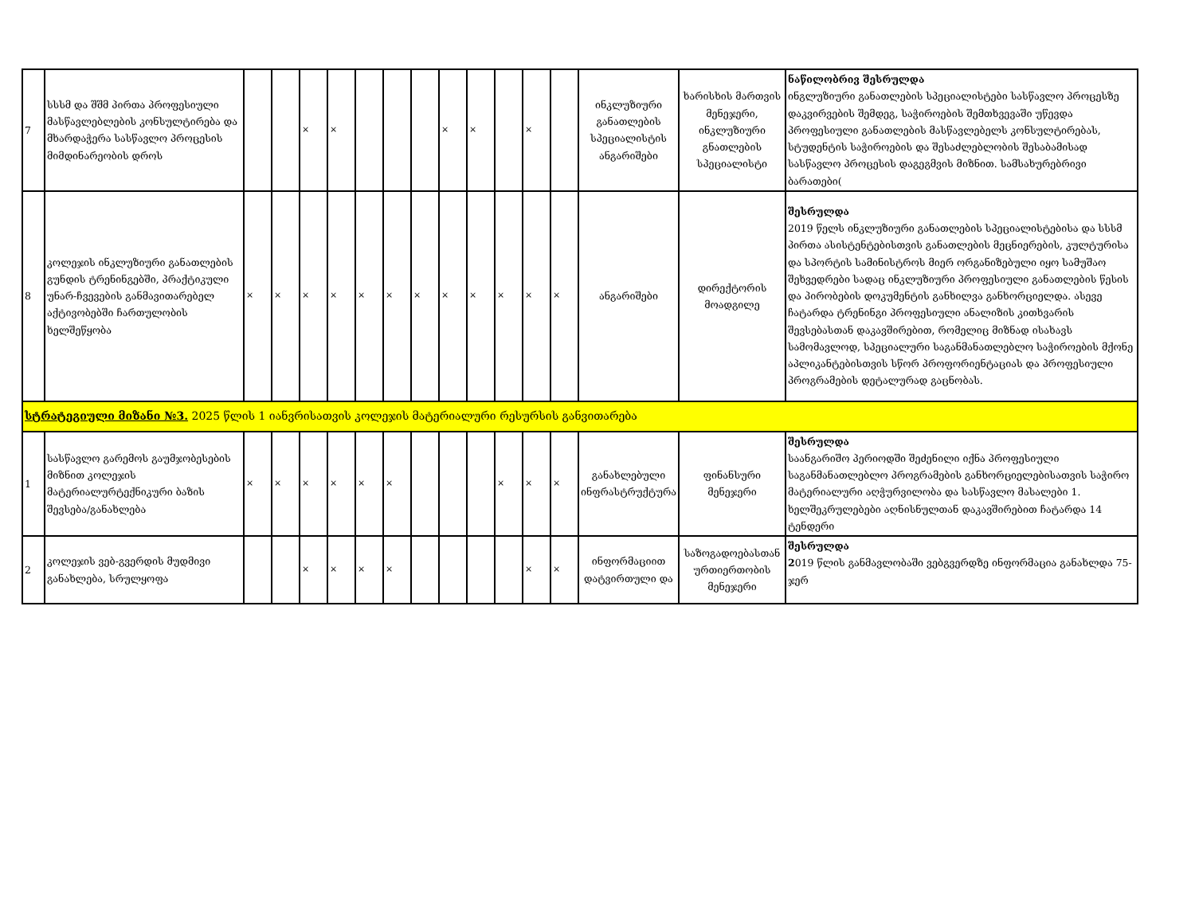| 7 | სსსმ და შშმ პირთა პროფესიული მასწავლებლების კონსულტირება და მხარდაჭერა სასწავლო პროცესის მიმდინარეობის დროს | | | × | × | | | | × | × | | × | | ინკლუზიური განათლების სპეციალისტის ანგარიშები | ხარისხის მართვის მენეჯერი, ინკლუზიური გნათლების სპეციალისტი | ნაწილობრივ შესრულდა ინგლუზიური განათლების სპეციალისტები სასწავლო პროცესზე დაკვირვების შემდეგ, საჭიროების შემთხვევაში უწევდა პროფესიული განათლების მასწავლებელს კონსულტირებას, სტუდენტის საჭიროების და შესაძლებლობის შესაბამისად სასწავლო პროცესის დაგეგმვის მიზნით. სამსახურებრივი ბარათები( |
| 8 | კოლეჯის ინკლუზიური განათლების გუნდის ტრენინგებში, პრაქტიკული უნარ-ჩვევების განმავითარებელ აქტივობებში ჩართულობის ხელშეწყობა | × | × | × | × | × | × | × | × | × | × | × | × | ანგარიშები | დირექტორის მოადგილე | შესრულდა 2019 წელს ინკლუზიური განათლების სპეციალისტებისა და სსსმ პირთა ასისტენტებისთვის განათლების მეცნიერების, კულტურისა და სპორტის სამინისტროს მიერ ორგანიზებული იყო სამუშაო შეხვედრები სადაც ინკლუზიური პროფესიული განათლების წესის და პირობების დოკუმენტის განხილვა განხორციელდა. ასევე ჩატარდა ტრენინგი პროფესიული ანალიზის კითხვარის შევსებასთან დაკავშირებით, რომელიც მიზნად ისახავს სამომავლოდ, სპეციალური საგანმანათლებლო საჭიროების მქონე აპლიკანტებისთვის სწორ პროფორიენტაციას და პროფესიული პროგრამების დეტალურად გაცნობას. |
| სტრატეგიული მიზანი №3. 2025 წლის 1 იანვრისათვის კოლეჯის მატერიალური რესურსის განვითარება | | | | | | | | | | | | | | | | |
| 1 | სასწავლო გარემოს გაუმჯობესების მიზნით კოლეჯის მატერიალურტექნიკური ბაზის შევსება/განახლება | × | × | × | × | × | × | | | | × | × | × | განახლებული ინფრასტრუქტურა | ფინანსური მენეჯერი | შესრულდა საანგარიშო პერიოდში შეძენილი იქნა პროფესიული საგანმანათლებლო პროგრამების განხორციელებისათვის საჭირო მატერიალური აღჭურვილობა და სასწავლო მასალები 1. ხელშეკრულებები აღნისნულთან დაკავშირებით ჩატარდა 14 ტენდერი |
| 2 | კოლეჯის ვებ-გვერდის მუდმივი განახლება, სრულყოფა | | | × | × | × | × | | | | | × | × | ინფორმაციით დატვირთული და | საზოგადოებასთან ურთიერთობის მენეჯერი | შესრულდა 2 019 წლის განმავლობაში ვებგვერდზე ინფორმაცია განახლდა 75-ჯერ |